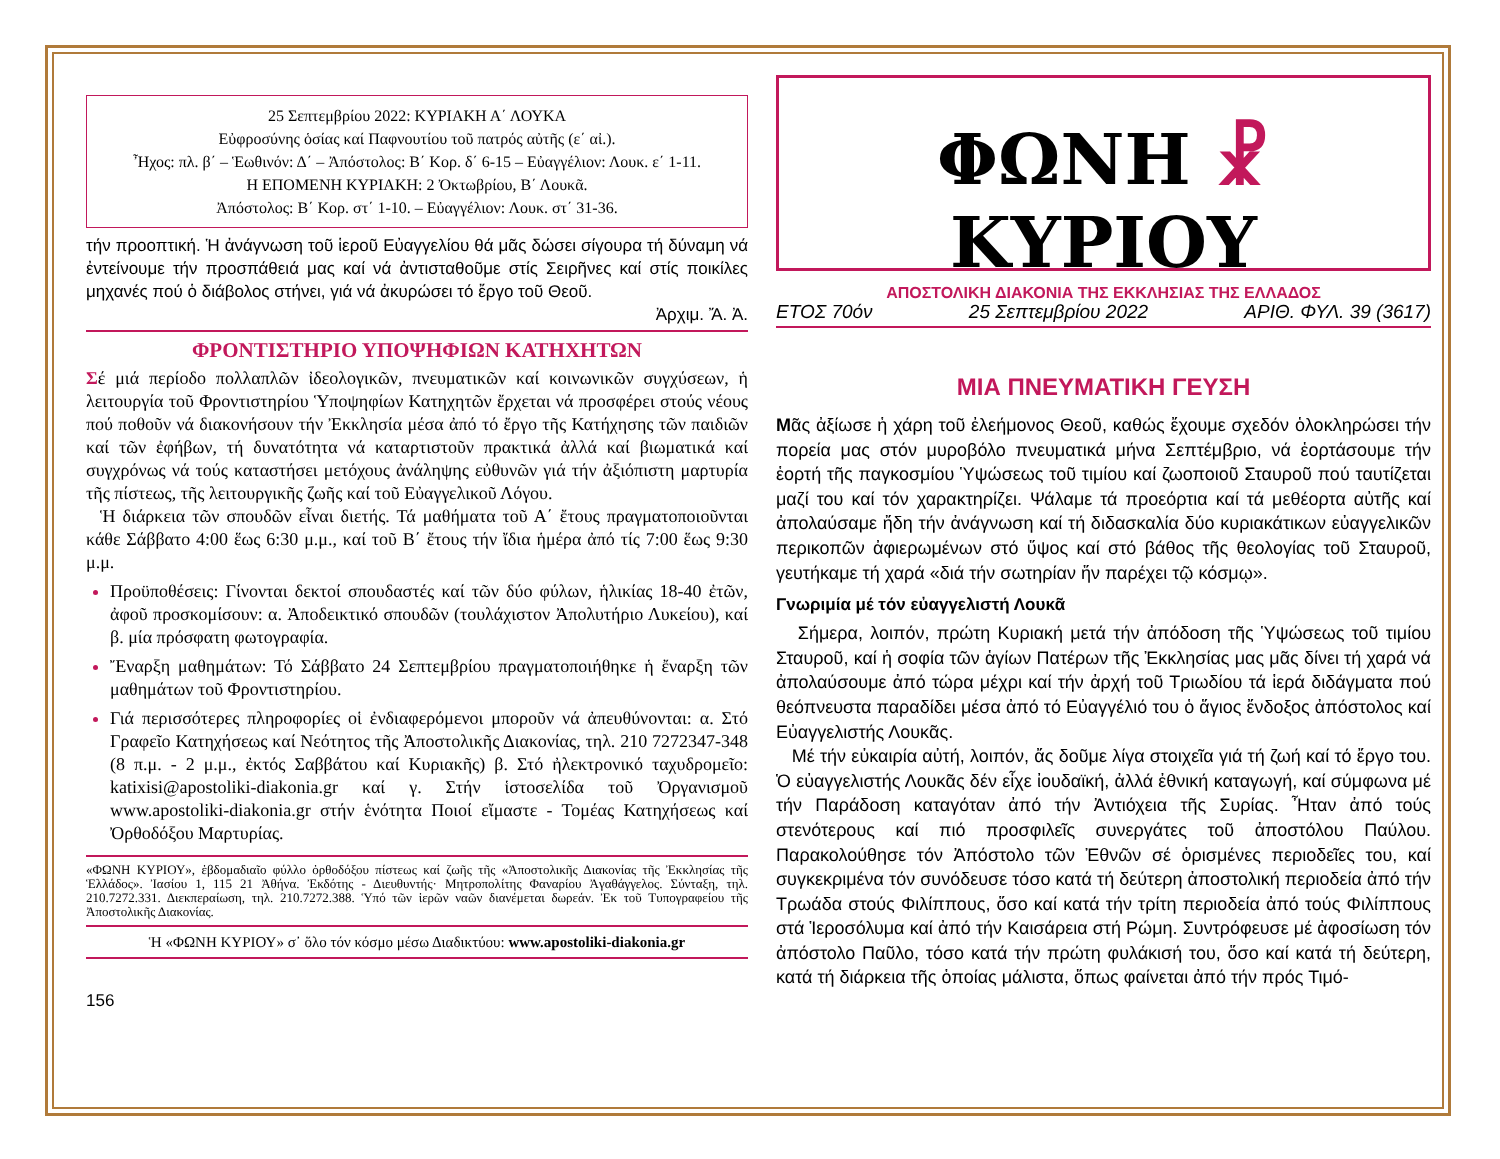25 Σεπτεμβρίου 2022: ΚΥΡΙΑΚΗ Α΄ ΛΟΥΚΑ
Εὐφροσύνης ὁσίας καί Παφνουτίου τοῦ πατρός αὐτῆς (ε΄ αἰ.).
Ἦχος: πλ. β΄ – Ἑωθινόν: Δ΄ – Ἀπόστολος: Β΄ Κορ. δ΄ 6-15 – Εὐαγγέλιον: Λουκ. ε΄ 1-11.
Η ΕΠΟΜΕΝΗ ΚΥΡΙΑΚΗ: 2 Ὀκτωβρίου, Β΄ Λουκᾶ.
Ἀπόστολος: Β΄ Κορ. στ΄ 1-10. – Εὐαγγέλιον: Λουκ. στ΄ 31-36.
τήν προοπτική. Ἡ ἀνάγνωση τοῦ ἱεροῦ Εὐαγγελίου θά μᾶς δώσει σίγουρα τή δύναμη νά ἐντείνουμε τήν προσπάθειά μας καί νά ἀντισταθοῦμε στίς Σειρῆνες καί στίς ποικίλες μηχανές πού ὁ διάβολος στήνει, γιά νά ἀκυρώσει τό ἔργο τοῦ Θεοῦ.
Ἀρχιμ. Ἄ. Ἀ.
ΦΡΟΝΤΙΣΤΗΡΙΟ ΥΠΟΨΗΦΙΩΝ ΚΑΤΗΧΗΤΩΝ
Σέ μιά περίοδο πολλαπλῶν ἰδεολογικῶν, πνευματικῶν καί κοινωνικῶν συγχύσεων, ἡ λειτουργία τοῦ Φροντιστηρίου Ὑποψηφίων Κατηχητῶν ἔρχεται νά προσφέρει στούς νέους πού ποθοῦν νά διακονήσουν τήν Ἐκκλησία μέσα ἀπό τό ἔργο τῆς Κατήχησης τῶν παιδιῶν καί τῶν ἐφήβων, τή δυνατότητα νά καταρτιστοῦν πρακτικά ἀλλά καί βιωματικά καί συγχρόνως νά τούς καταστήσει μετόχους ἀνάληψης εὐθυνῶν γιά τήν ἀξιόπιστη μαρτυρία τῆς πίστεως, τῆς λειτουργικῆς ζωῆς καί τοῦ Εὐαγγελικοῦ Λόγου.
Ἡ διάρκεια τῶν σπουδῶν εἶναι διετής. Τά μαθήματα τοῦ Α΄ ἔτους πραγματοποιοῦνται κάθε Σάββατο 4:00 ἕως 6:30 μ.μ., καί τοῦ Β΄ ἔτους τήν ἴδια ἡμέρα ἀπό τίς 7:00 ἕως 9:30 μ.μ.
Προϋποθέσεις: Γίνονται δεκτοί σπουδαστές καί τῶν δύο φύλων, ἡλικίας 18-40 ἐτῶν, ἀφοῦ προσκομίσουν: α. Ἀποδεικτικό σπουδῶν (τουλάχιστον Ἀπολυτήριο Λυκείου), καί β. μία πρόσφατη φωτογραφία.
Ἔναρξη μαθημάτων: Τό Σάββατο 24 Σεπτεμβρίου πραγματοποιήθηκε ἡ ἔναρξη τῶν μαθημάτων τοῦ Φροντιστηρίου.
Γιά περισσότερες πληροφορίες οἱ ἐνδιαφερόμενοι μποροῦν νά ἀπευθύνονται: α. Στό Γραφεῖο Κατηχήσεως καί Νεότητος τῆς Ἀποστολικῆς Διακονίας, τηλ. 210 7272347-348 (8 π.μ. - 2 μ.μ., ἐκτός Σαββάτου καί Κυριακῆς) β. Στό ἠλεκτρονικό ταχυδρομεῖο: katixisi@apostoliki-diakonia.gr καί γ. Στήν ἱστοσελίδα τοῦ Ὀργανισμοῦ www.apostoliki-diakonia.gr στήν ἑνότητα Ποιοί εἴμαστε - Τομέας Κατηχήσεως καί Ὀρθοδόξου Μαρτυρίας.
«ΦΩΝΗ ΚΥΡΙΟΥ», ἑβδομαδιαῖο φύλλο ὀρθοδόξου πίστεως καί ζωῆς τῆς «Ἀποστολικῆς Διακονίας τῆς Ἐκκλησίας τῆς Ἑλλάδος». Ἰασίου 1, 115 21 Ἀθήνα. Ἐκδότης - Διευθυντής· Μητροπολίτης Φαναρίου Ἀγαθάγγελος. Σύνταξη, τηλ. 210.7272.331. Διεκπεραίωση, τηλ. 210.7272.388. Ὑπό τῶν ἱερῶν ναῶν διανέμεται δωρεάν. Ἐκ τοῦ Τυπογραφείου τῆς Ἀποστολικῆς Διακονίας.
Ἡ «ΦΩΝΗ ΚΥΡΙΟΥ» σ᾽ ὅλο τόν κόσμο μέσω Διαδικτύου: www.apostoliki-diakonia.gr
156
ΦΩΝΗ ☧ ΚΥΡΙΟΥ
ΑΠΟΣΤΟΛΙΚΗ ΔΙΑΚΟΝΙΑ ΤΗΣ ΕΚΚΛΗΣΙΑΣ ΤΗΣ ΕΛΛΑΔΟΣ
ΕΤΟΣ 70όν 25 Σεπτεμβρίου 2022 ΑΡΙΘ. ΦΥΛ. 39 (3617)
ΜΙΑ ΠΝΕΥΜΑΤΙΚΗ ΓΕΥΣΗ
Μᾶς ἀξίωσε ἡ χάρη τοῦ ἐλεήμονος Θεοῦ, καθώς ἔχουμε σχεδόν ὁλοκληρώσει τήν πορεία μας στόν μυροβόλο πνευματικά μήνα Σεπτέμβριο, νά ἑορτάσουμε τήν ἑορτή τῆς παγκοσμίου Ὑψώσεως τοῦ τιμίου καί ζωοποιοῦ Σταυροῦ πού ταυτίζεται μαζί του καί τόν χαρακτηρίζει. Ψάλαμε τά προεόρτια καί τά μεθέορτα αὐτῆς καί ἀπολαύσαμε ἤδη τήν ἀνάγνωση καί τή διδασκαλία δύο κυριακάτικων εὐαγγελικῶν περικοπῶν ἀφιερωμένων στό ὕψος καί στό βάθος τῆς θεολογίας τοῦ Σταυροῦ, γευτήκαμε τή χαρά «διά τήν σωτηρίαν ἥν παρέχει τῷ κόσμῳ».
Γνωριμία μέ τόν εὐαγγελιστή Λουκᾶ
Σήμερα, λοιπόν, πρώτη Κυριακή μετά τήν ἀπόδοση τῆς Ὑψώσεως τοῦ τιμίου Σταυροῦ, καί ἡ σοφία τῶν ἁγίων Πατέρων τῆς Ἐκκλησίας μας μᾶς δίνει τή χαρά νά ἀπολαύσουμε ἀπό τώρα μέχρι καί τήν ἀρχή τοῦ Τριωδίου τά ἱερά διδάγματα πού θεόπνευστα παραδίδει μέσα ἀπό τό Εὐαγγέλιό του ὁ ἅγιος ἔνδοξος ἀπόστολος καί Εὐαγγελιστής Λουκᾶς.
Μέ τήν εὐκαιρία αὐτή, λοιπόν, ἄς δοῦμε λίγα στοιχεῖα γιά τή ζωή καί τό ἔργο του. Ὁ εὐαγγελιστής Λουκᾶς δέν εἶχε ἰουδαϊκή, ἀλλά ἐθνική καταγωγή, καί σύμφωνα μέ τήν Παράδοση καταγόταν ἀπό τήν Ἀντιόχεια τῆς Συρίας. Ἦταν ἀπό τούς στενότερους καί πιό προσφιλεῖς συνεργάτες τοῦ ἀποστόλου Παύλου. Παρακολούθησε τόν Ἀπόστολο τῶν Ἐθνῶν σέ ὁρισμένες περιοδεῖες του, καί συγκεκριμένα τόν συνόδευσε τόσο κατά τή δεύτερη ἀποστολική περιοδεία ἀπό τήν Τρωάδα στούς Φιλίππους, ὅσο καί κατά τήν τρίτη περιοδεία ἀπό τούς Φιλίππους στά Ἱεροσόλυμα καί ἀπό τήν Καισάρεια στή Ρώμη. Συντρόφευσε μέ ἀφοσίωση τόν ἀπόστολο Παῦλο, τόσο κατά τήν πρώτη φυλάκισή του, ὅσο καί κατά τή δεύτερη, κατά τή διάρκεια τῆς ὁποίας μάλιστα, ὅπως φαίνεται ἀπό τήν πρός Τιμό-